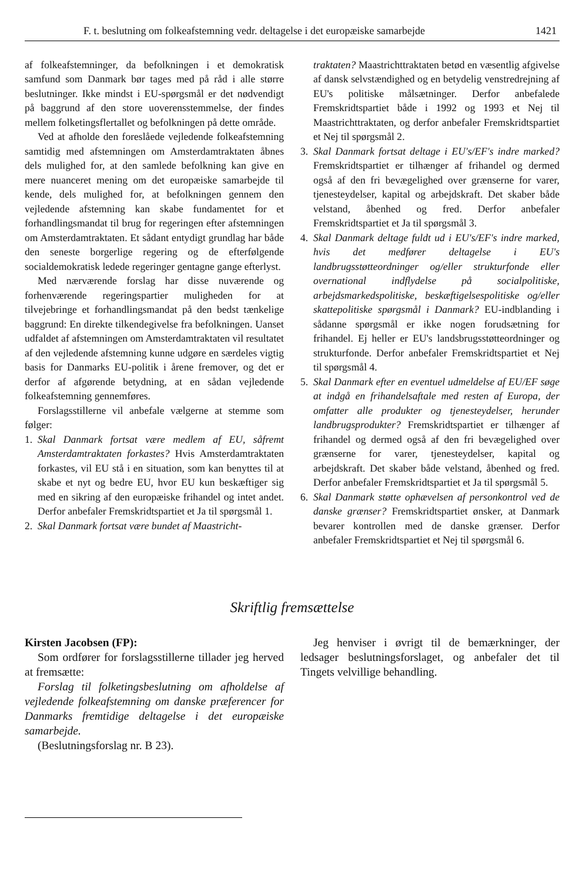F. t. beslutning om folkeafstemning vedr. deltagelse i det europæiske samarbejde 1421
af folkeafstemninger, da befolkningen i et demokratisk samfund som Danmark bør tages med på råd i alle større beslutninger. Ikke mindst i EU-spørgsmål er det nødvendigt på baggrund af den store uoverensstemmelse, der findes mellem folketingsflertallet og befolkningen på dette område.
Ved at afholde den foreslåede vejledende folkeafstemning samtidig med afstemningen om Amsterdamtraktaten åbnes dels mulighed for, at den samlede befolkning kan give en mere nuanceret mening om det europæiske samarbejde til kende, dels mulighed for, at befolkningen gennem den vejledende afstemning kan skabe fundamentet for et forhandlingsmandat til brug for regeringen efter afstemningen om Amsterdamtraktaten. Et sådant entydigt grundlag har både den seneste borgerlige regering og de efterfølgende socialdemokratisk ledede regeringer gentagne gange efterlyst.
Med nærværende forslag har disse nuværende og forhenværende regeringspartier muligheden for at tilvejebringe et forhandlingsmandat på den bedst tænkelige baggrund: En direkte tilkendegivelse fra befolkningen. Uanset udfaldet af afstemningen om Amsterdamtraktaten vil resultatet af den vejledende afstemning kunne udgøre en særdeles vigtig basis for Danmarks EU-politik i årene fremover, og det er derfor af afgørende betydning, at en sådan vejledende folkeafstemning gennemføres.
Forslagsstillerne vil anbefale vælgerne at stemme som følger:
1. Skal Danmark fortsat være medlem af EU, såfremt Amsterdamtraktaten forkastes? Hvis Amsterdamtraktaten forkastes, vil EU stå i en situation, som kan benyttes til at skabe et nyt og bedre EU, hvor EU kun beskæftiger sig med en sikring af den europæiske frihandel og intet andet. Derfor anbefaler Fremskridtspartiet et Ja til spørgsmål 1.
2. Skal Danmark fortsat være bundet af Maastricht-
traktaten? Maastrichttraktaten betød en væsentlig afgivelse af dansk selvstændighed og en betydelig venstredrejning af EU's politiske målsætninger. Derfor anbefalede Fremskridtspartiet både i 1992 og 1993 et Nej til Maastrichttraktaten, og derfor anbefaler Fremskridtspartiet et Nej til spørgsmål 2.
3. Skal Danmark fortsat deltage i EU's/EF's indre marked? Fremskridtspartiet er tilhænger af frihandel og dermed også af den fri bevægelighed over grænserne for varer, tjenesteydelser, kapital og arbejdskraft. Det skaber både velstand, åbenhed og fred. Derfor anbefaler Fremskridtspartiet et Ja til spørgsmål 3.
4. Skal Danmark deltage fuldt ud i EU's/EF's indre marked, hvis det medfører deltagelse i EU's landbrugsstøtteordninger og/eller strukturfonde eller overnational indflydelse på socialpolitiske, arbejdsmarkedspolitiske, beskæftigelsespolitiske og/eller skattepolitiske spørgsmål i Danmark? EU-indblanding i sådanne spørgsmål er ikke nogen forudsætning for frihandel. Ej heller er EU's landsbrugsstøtteordninger og strukturfonde. Derfor anbefaler Fremskridtspartiet et Nej til spørgsmål 4.
5. Skal Danmark efter en eventuel udmeldelse af EU/EF søge at indgå en frihandelsaftale med resten af Europa, der omfatter alle produkter og tjenesteydelser, herunder landbrugsprodukter? Fremskridtspartiet er tilhænger af frihandel og dermed også af den fri bevægelighed over grænserne for varer, tjenesteydelser, kapital og arbejdskraft. Det skaber både velstand, åbenhed og fred. Derfor anbefaler Fremskridtspartiet et Ja til spørgsmål 5.
6. Skal Danmark støtte ophævelsen af personkontrol ved de danske grænser? Fremskridtspartiet ønsker, at Danmark bevarer kontrollen med de danske grænser. Derfor anbefaler Fremskridtspartiet et Nej til spørgsmål 6.
Skriftlig fremsættelse
Kirsten Jacobsen (FP):
Som ordfører for forslagsstillerne tillader jeg herved at fremsætte:
Forslag til folketingsbeslutning om afholdelse af vejledende folkeafstemning om danske præferencer for Danmarks fremtidige deltagelse i det europæiske samarbejde.
(Beslutningsforslag nr. B 23).
Jeg henviser i øvrigt til de bemærkninger, der ledsager beslutningsforslaget, og anbefaler det til Tingets velvillige behandling.